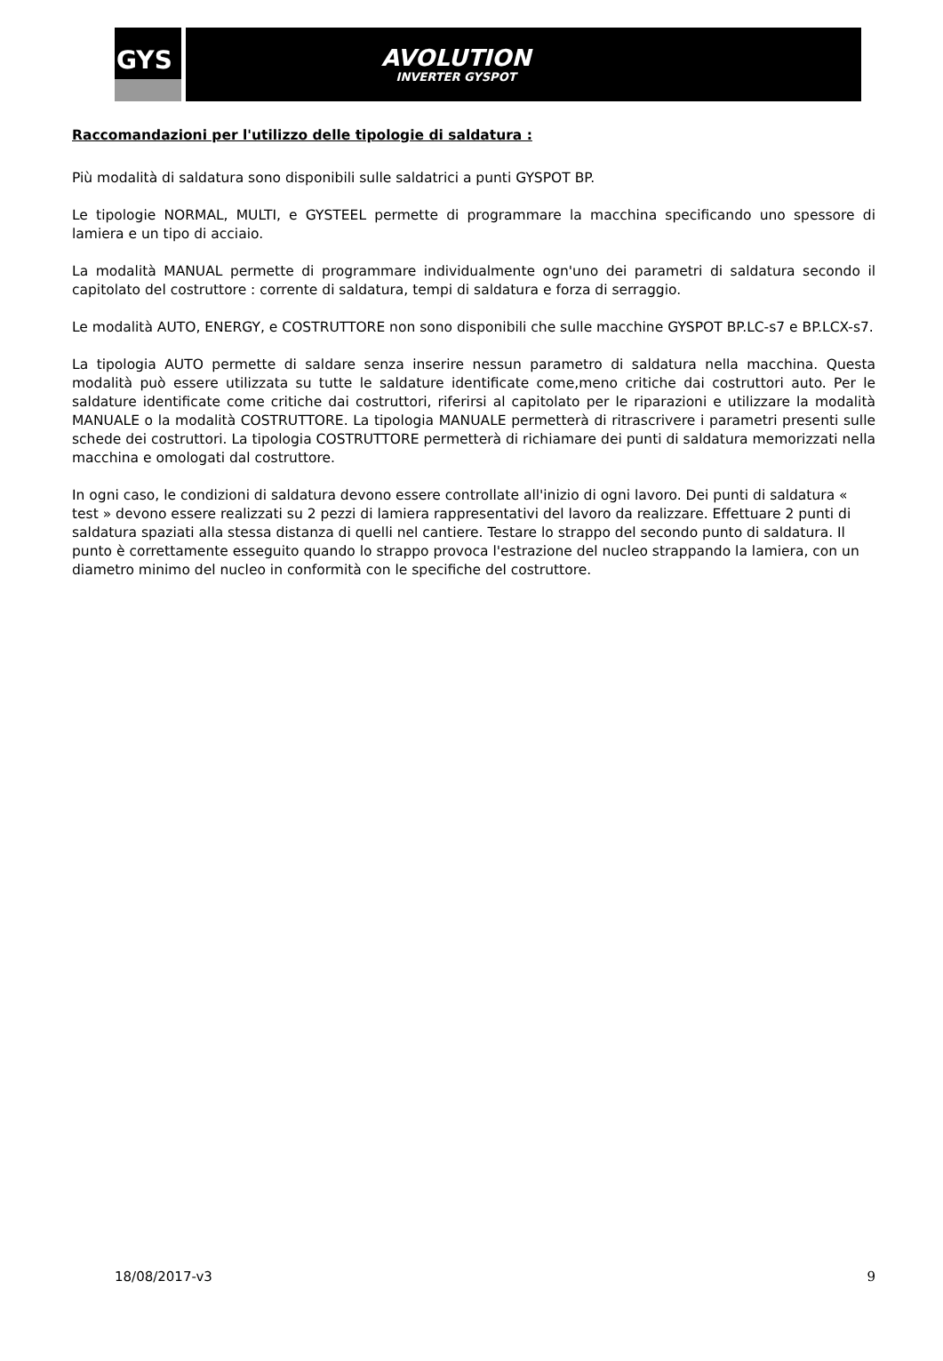GYS
AVOLUTION
INVERTER GYSPOT
Raccomandazioni per l'utilizzo delle tipologie di saldatura :
Più modalità di saldatura sono disponibili sulle saldatrici a punti GYSPOT BP.
Le tipologie NORMAL, MULTI, e GYSTEEL permette di programmare la macchina specificando uno spessore di lamiera e un tipo di acciaio.
La modalità MANUAL permette di programmare individualmente ogn'uno dei parametri di saldatura secondo il capitolato del costruttore : corrente di saldatura, tempi di saldatura e forza di serraggio.
Le modalità AUTO, ENERGY, e COSTRUTTORE non sono disponibili che sulle macchine GYSPOT BP.LC-s7 e BP.LCX-s7.
La tipologia AUTO permette di saldare senza inserire nessun parametro di saldatura nella macchina. Questa modalità può essere utilizzata su tutte le saldature identificate come,meno critiche dai costruttori auto. Per le saldature identificate come critiche dai costruttori, riferirsi al capitolato per le riparazioni e utilizzare la modalità MANUALE o la modalità COSTRUTTORE. La tipologia MANUALE permetterà di ritrascrivere i parametri presenti sulle schede dei costruttori. La tipologia COSTRUTTORE permetterà di richiamare dei punti di saldatura memorizzati nella macchina e omologati dal costruttore.
In ogni caso, le condizioni di saldatura devono essere controllate all'inizio di ogni lavoro. Dei punti di saldatura « test » devono essere realizzati su 2 pezzi di lamiera rappresentativi del lavoro da realizzare. Effettuare 2 punti di saldatura spaziati alla stessa distanza di quelli nel cantiere. Testare lo strappo del secondo punto di saldatura. Il punto è correttamente esseguito quando lo strappo provoca l'estrazione del nucleo strappando la lamiera, con un diametro minimo del nucleo in conformità con le specifiche del costruttore.
18/08/2017-v3 9